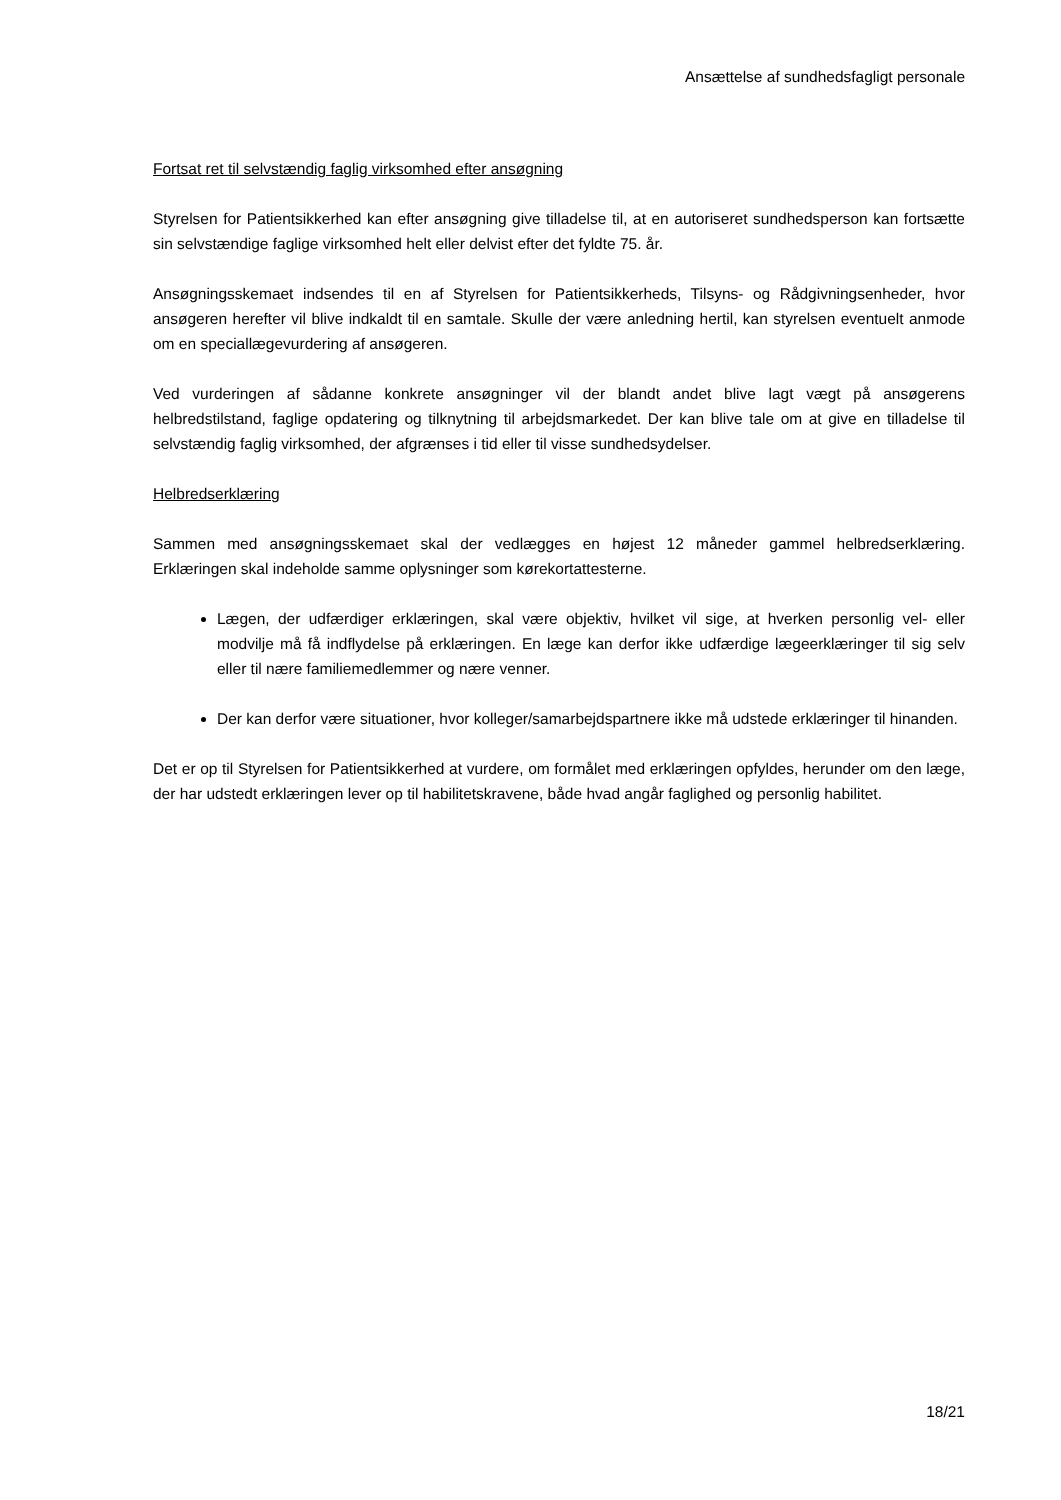Ansættelse af sundhedsfagligt personale
Fortsat ret til selvstændig faglig virksomhed efter ansøgning
Styrelsen for Patientsikkerhed kan efter ansøgning give tilladelse til, at en autoriseret sundhedsperson kan fortsætte sin selvstændige faglige virksomhed helt eller delvist efter det fyldte 75. år.
Ansøgningsskemaet indsendes til en af Styrelsen for Patientsikkerheds, Tilsyns- og Rådgivningsenheder, hvor ansøgeren herefter vil blive indkaldt til en samtale. Skulle der være anledning hertil, kan styrelsen eventuelt anmode om en speciallægevurdering af ansøgeren.
Ved vurderingen af sådanne konkrete ansøgninger vil der blandt andet blive lagt vægt på ansøgerens helbredstilstand, faglige opdatering og tilknytning til arbejdsmarkedet. Der kan blive tale om at give en tilladelse til selvstændig faglig virksomhed, der afgrænses i tid eller til visse sundhedsydelser.
Helbredserklæring
Sammen med ansøgningsskemaet skal der vedlægges en højest 12 måneder gammel helbredserklæring. Erklæringen skal indeholde samme oplysninger som kørekortattesterne.
Lægen, der udfærdiger erklæringen, skal være objektiv, hvilket vil sige, at hverken personlig vel- eller modvilje må få indflydelse på erklæringen. En læge kan derfor ikke udfærdige lægeerklæringer til sig selv eller til nære familiemedlemmer og nære venner.
Der kan derfor være situationer, hvor kolleger/samarbejdspartnere ikke må udstede erklæringer til hinanden.
Det er op til Styrelsen for Patientsikkerhed at vurdere, om formålet med erklæringen opfyldes, herunder om den læge, der har udstedt erklæringen lever op til habilitetskravene, både hvad angår faglighed og personlig habilitet.
18/21